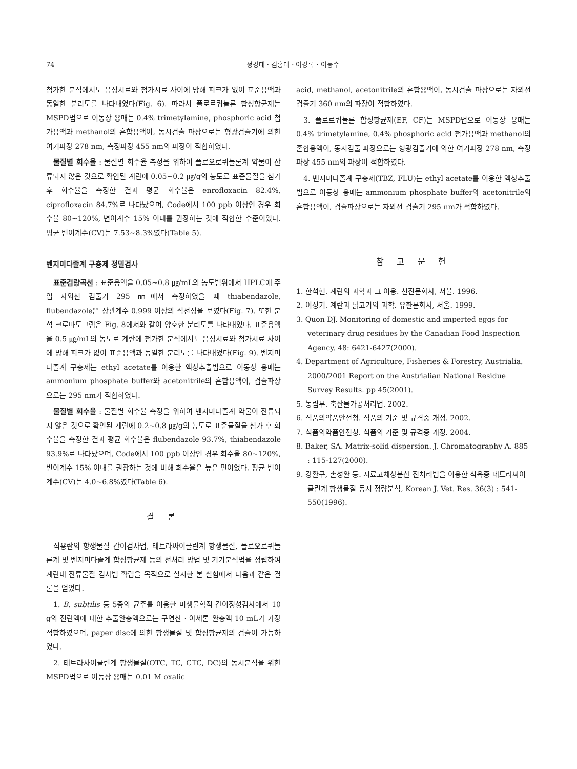74 정경태 · 김홍태 · 이강록 · 이동수
첨가한 분석에서도 음성시료와 첨가시료 사이에 방해 피크가 없이 표준용액과 동일한 분리도를 나타내었다(Fig. 6). 따라서 플로르퀴놀론 합성항균제는 MSPD법으로 이동상 용매는 0.4% trimetylamine, phosphoric acid 첨가용액과 methanol의 혼합용액이, 동시검출 파장으로는 형광검출기에 의한 여기파장 278 nm, 측정파장 455 nm의 파장이 적합하였다.
물질별 회수율 : 물질별 회수율 측정을 위하여 플로오로퀴놀론계 약물이 잔류되지 않은 것으로 확인된 계란에 0.05~0.2 ㎍/g의 농도로 표준물질을 첨가 후 회수율을 측정한 결과 평균 회수율은 enrofloxacin 82.4%, ciprofloxacin 84.7%로 나타났으며, Code에서 100 ppb 이상인 경우 회수율 80~120%, 변이계수 15% 이내를 권장하는 것에 적합한 수준이었다. 평균 변이계수(CV)는 7.53~8.3%였다(Table 5).
벤지미다졸계 구충제 정밀검사
표준검량곡선 : 표준용액을 0.05~0.8 ㎍/mL의 농도범위에서 HPLC에 주입 자외선 검출기 295 ㎚에서 측정하였을 때 thiabendazole, flubendazole은 상관계수 0.999 이상의 직선성을 보였다(Fig. 7). 또한 분석 크로마토그램은 Fig. 8에서와 같이 양호한 분리도를 나타내었다. 표준용액을 0.5 ㎍/mL의 농도로 계란에 첨가한 분석에서도 음성시료와 첨가시료 사이에 방해 피크가 없이 표준용액과 동일한 분리도를 나타내었다(Fig. 9). 벤지미다졸계 구충제는 ethyl acetate를 이용한 액상추출법으로 이동상 용매는 ammonium phosphate buffer와 acetonitrile의 혼합용액이, 검출파장으로는 295 nm가 적합하였다.
물질별 회수율 : 물질별 회수율 측정을 위하여 벤지미다졸계 약물이 잔류되지 않은 것으로 확인된 계란에 0.2~0.8 ㎍/g의 농도로 표준물질을 첨가 후 회수율을 측정한 결과 평균 회수율은 flubendazole 93.7%, thiabendazole 93.9%로 나타났으며, Code에서 100 ppb 이상인 경우 회수율 80~120%, 변이계수 15% 이내를 권장하는 것에 비해 회수율은 높은 편이었다. 평균 변이계수(CV)는 4.0~6.8%였다(Table 6).
결 론
식용란의 항생물질 간이검사법, 테트라싸이클린계 항생물질, 플로오로퀴놀론계 및 벤지미다졸계 합성항균제 등의 전처리 방법 및 기기분석법을 정립하여 계란내 잔류물질 검사법 확립을 목적으로 실시한 본 실험에서 다음과 같은 결론을 얻었다.
1. B. subtilis 등 5종의 균주를 이용한 미생물학적 간이정성검사에서 10 g의 전란액에 대한 추출완충액으로는 구연산 · 아세톤 완충액 10 mL가 가장 적합하였으며, paper disc에 의한 항생물질 및 합성항균제의 검출이 가능하였다.
2. 테트라사이클린계 항생물질(OTC, TC, CTC, DC)의 동시분석을 위한 MSPD법으로 이동상 용매는 0.01 M oxalic
acid, methanol, acetonitrile의 혼합용액이, 동시검출 파장으로는 자외선 검출기 360 nm의 파장이 적합하였다.
3. 플로르퀴놀론 합성항균제(EF, CF)는 MSPD법으로 이동상 용매는 0.4% trimetylamine, 0.4% phosphoric acid 첨가용액과 methanol의 혼합용액이, 동시검출 파장으로는 형광검출기에 의한 여기파장 278 nm, 측정파장 455 nm의 파장이 적합하였다.
4. 벤지미다졸계 구충제(TBZ, FLU)는 ethyl acetate를 이용한 액상추출법으로 이동상 용매는 ammonium phosphate buffer와 acetonitrile의 혼합용액이, 검출파장으로는 자외선 검출기 295 nm가 적합하였다.
참 고 문 헌
1. 한석현. 계란의 과학과 그 이용. 선진문화사, 서울. 1996.
2. 이성기. 계란과 닭고기의 과학. 유한문화사, 서울. 1999.
3. Quon DJ. Monitoring of domestic and imperted eggs for veterinary drug residues by the Canadian Food Inspection Agency. 48: 6421-6427(2000).
4. Department of Agriculture, Fisheries & Forestry, Austrialia. 2000/2001 Report on the Austrialian National Residue Survey Results. pp 45(2001).
5. 농림부. 축산물가공처리법. 2002.
6. 식품의약품안전청. 식품의 기준 및 규격중 개정. 2002.
7. 식품의약품안전청. 식품의 기준 및 규격중 개정. 2004.
8. Baker, SA. Matrix-solid dispersion. J. Chromatography A. 885 : 115-127(2000).
9. 강환구, 손성완 등. 시료고체상분산 전처리법을 이용한 식육중 테트라싸이클린계 항생물질 동시 정량분석, Korean J. Vet. Res. 36(3) : 541-550(1996).